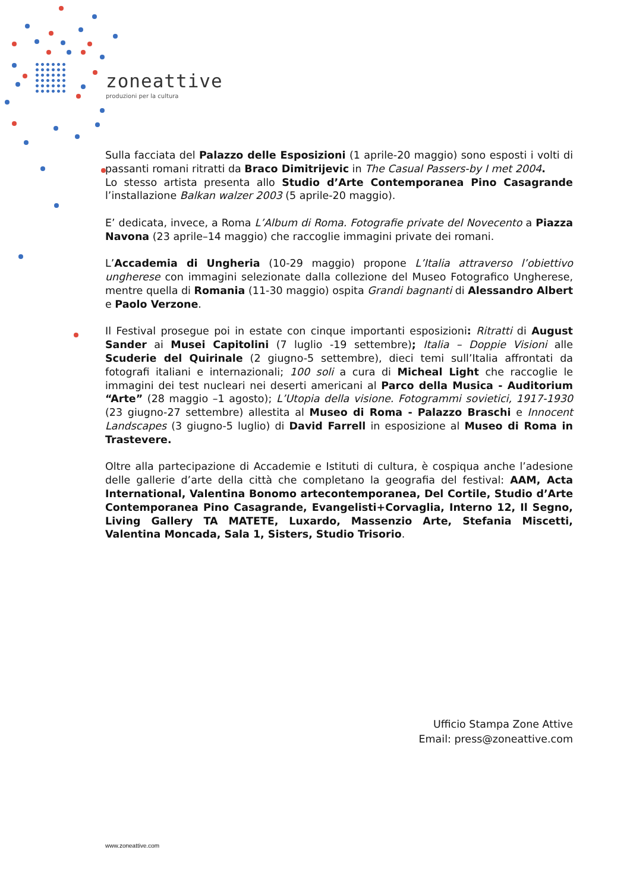zoneattive
produzioni per la cultura
Sulla facciata del Palazzo delle Esposizioni (1 aprile-20 maggio) sono esposti i volti di passanti romani ritratti da Braco Dimitrijevic in The Casual Passers-by I met 2004.
Lo stesso artista presenta allo Studio d’Arte Contemporanea Pino Casagrande l’installazione Balkan walzer 2003 (5 aprile-20 maggio).
E’ dedicata, invece, a Roma L’Album di Roma. Fotografie private del Novecento a Piazza Navona (23 aprile–14 maggio) che raccoglie immagini private dei romani.
L’Accademia di Ungheria (10-29 maggio) propone L’Italia attraverso l’obiettivo ungherese con immagini selezionate dalla collezione del Museo Fotografico Ungherese, mentre quella di Romania (11-30 maggio) ospita Grandi bagnanti di Alessandro Albert e Paolo Verzone.
Il Festival prosegue poi in estate con cinque importanti esposizioni: Ritratti di August Sander ai Musei Capitolini (7 luglio -19 settembre); Italia – Doppie Visioni alle Scuderie del Quirinale (2 giugno-5 settembre), dieci temi sull’Italia affrontati da fotografi italiani e internazionali; 100 soli a cura di Micheal Light che raccoglie le immagini dei test nucleari nei deserti americani al Parco della Musica - Auditorium “Arte” (28 maggio –1 agosto); L’Utopia della visione. Fotogrammi sovietici, 1917-1930 (23 giugno-27 settembre) allestita al Museo di Roma - Palazzo Braschi e Innocent Landscapes (3 giugno-5 luglio) di David Farrell in esposizione al Museo di Roma in Trastevere.
Oltre alla partecipazione di Accademie e Istituti di cultura, è cospiqua anche l’adesione delle gallerie d’arte della città che completano la geografia del festival: AAM, Acta International, Valentina Bonomo artecontemporanea, Del Cortile, Studio d’Arte Contemporanea Pino Casagrande, Evangelisti+Corvaglia, Interno 12, Il Segno, Living Gallery TA MATETE, Luxardo, Massenzio Arte, Stefania Miscetti, Valentina Moncada, Sala 1, Sisters, Studio Trisorio.
Ufficio Stampa Zone Attive
Email: press@zoneattive.com
www.zoneattive.com